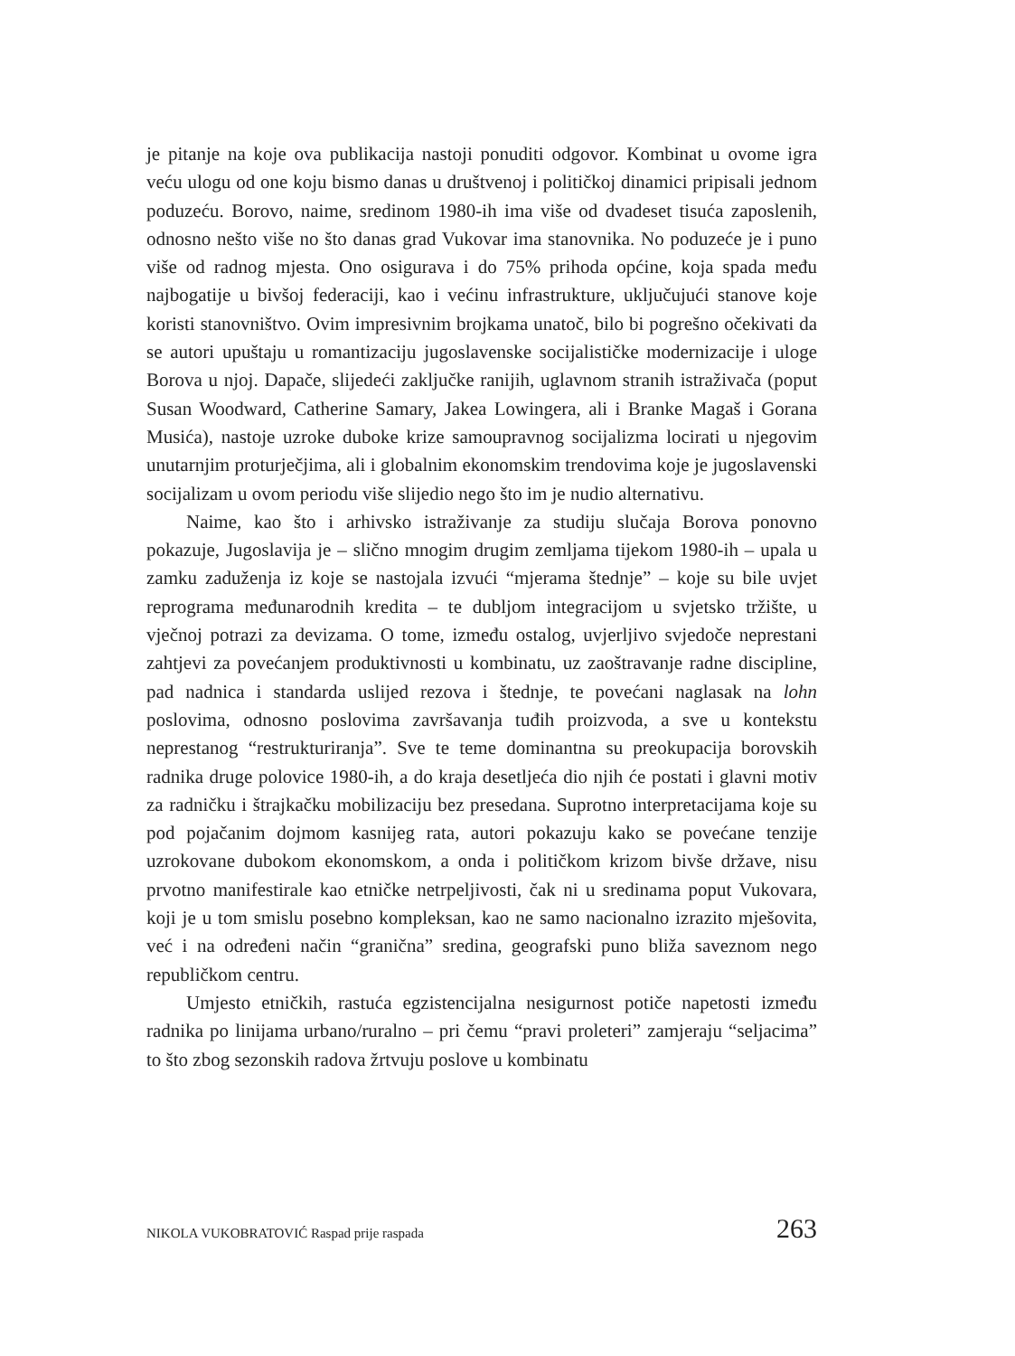je pitanje na koje ova publikacija nastoji ponuditi odgovor. Kombinat u ovome igra veću ulogu od one koju bismo danas u društvenoj i političkoj dinamici pripisali jednom poduzeću. Borovo, naime, sredinom 1980-ih ima više od dvadeset tisuća zaposlenih, odnosno nešto više no što danas grad Vukovar ima stanovnika. No poduzeće je i puno više od radnog mjesta. Ono osigurava i do 75% prihoda općine, koja spada među najbogatije u bivšoj federaciji, kao i većinu infrastrukture, uključujući stanove koje koristi stanovništvo. Ovim impresivnim brojkama unatoč, bilo bi pogrešno očekivati da se autori upuštaju u romantizaciju jugoslavenske socijalističke modernizacije i uloge Borova u njoj. Dapače, slijedeći zaključke ranijih, uglavnom stranih istraživača (poput Susan Woodward, Catherine Samary, Jakea Lowingera, ali i Branke Magaš i Gorana Musića), nastoje uzroke duboke krize samoupravnog socijalizma locirati u njegovim unutarnjim proturječjima, ali i globalnim ekonomskim trendovima koje je jugoslavenski socijalizam u ovom periodu više slijedio nego što im je nudio alternativu.
Naime, kao što i arhivsko istraživanje za studiju slučaja Borova ponovno pokazuje, Jugoslavija je – slično mnogim drugim zemljama tijekom 1980-ih – upala u zamku zaduženja iz koje se nastojala izvući “mjerama štednje” – koje su bile uvjet reprograma međunarodnih kredita – te dubljom integracijom u svjetsko tržište, u vječnoj potrazi za devizama. O tome, između ostalog, uvjerljivo svjedoče neprestani zahtjevi za povećanjem produktivnosti u kombinatu, uz zaoštravanje radne discipline, pad nadnica i standarda uslijed rezova i štednje, te povećani naglasak na lohn poslovima, odnosno poslovima završavanja tuđih proizvoda, a sve u kontekstu neprestanog “restrukturiranja”. Sve te teme dominantna su preokupacija borovskih radnika druge polovice 1980-ih, a do kraja desetljeća dio njih će postati i glavni motiv za radničku i štrajkačku mobilizaciju bez presedana. Suprotno interpretacijama koje su pod pojačanim dojmom kasnijeg rata, autori pokazuju kako se povećane tenzije uzrokovane dubokom ekonomskom, a onda i političkom krizom bivše države, nisu prvotno manifestirale kao etničke netrpeljivosti, čak ni u sredinama poput Vukovara, koji je u tom smislu posebno kompleksan, kao ne samo nacionalno izrazito mješovita, već i na određeni način “granična” sredina, geografski puno bliža saveznom nego republičkom centru.
Umjesto etničkih, rastuća egzistencijalna nesigurnost potiče napetosti između radnika po linijama urbano/ruralno – pri čemu “pravi proleteri” zamjeraju “seljacima” to što zbog sezonskih radova žrtvuju poslove u kombinatu
NIKOLA VUKOBRATOVIĆ Raspad prije raspada 263